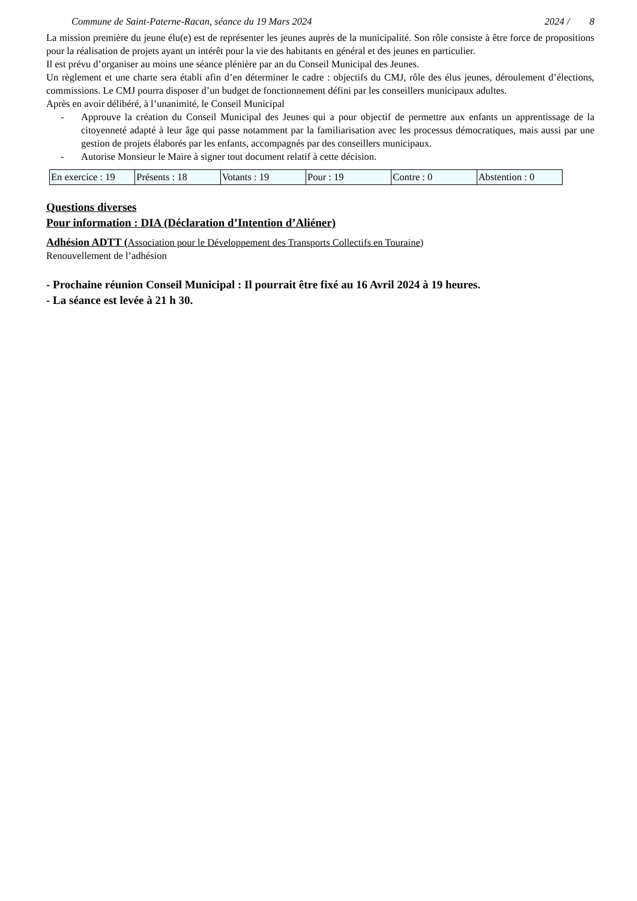Commune de Saint-Paterne-Racan, séance du 19 Mars 2024 2024 / 8
La mission première du jeune élu(e) est de représenter les jeunes auprès de la municipalité. Son rôle consiste à être force de propositions pour la réalisation de projets ayant un intérêt pour la vie des habitants en général et des jeunes en particulier.
Il est prévu d’organiser au moins une séance plénière par an du Conseil Municipal des Jeunes.
Un règlement et une charte sera établi afin d’en déterminer le cadre : objectifs du CMJ, rôle des élus jeunes, déroulement d’élections, commissions. Le CMJ pourra disposer d’un budget de fonctionnement défini par les conseillers municipaux adultes.
Après en avoir délibéré, à l’unanimité, le Conseil Municipal
- Approuve la création du Conseil Municipal des Jeunes qui a pour objectif de permettre aux enfants un apprentissage de la citoyenneté adapté à leur âge qui passe notamment par la familiarisation avec les processus démocratiques, mais aussi par une gestion de projets élaborés par les enfants, accompagnés par des conseillers municipaux.
- Autorise Monsieur le Maire à signer tout document relatif à cette décision.
| En exercice : 19 | Présents : 18 | Votants : 19 | Pour : 19 | Contre : 0 | Abstention : 0 |
Questions diverses
Pour information : DIA (Déclaration d’Intention d’Aliéner)
Adhésion ADTT (Association pour le Développement des Transports Collectifs en Touraine)
Renouvellement de l’adhésion
- Prochaine réunion Conseil Municipal : Il pourrait être fixé au 16 Avril 2024 à 19 heures.
- La séance est levée à 21 h 30.